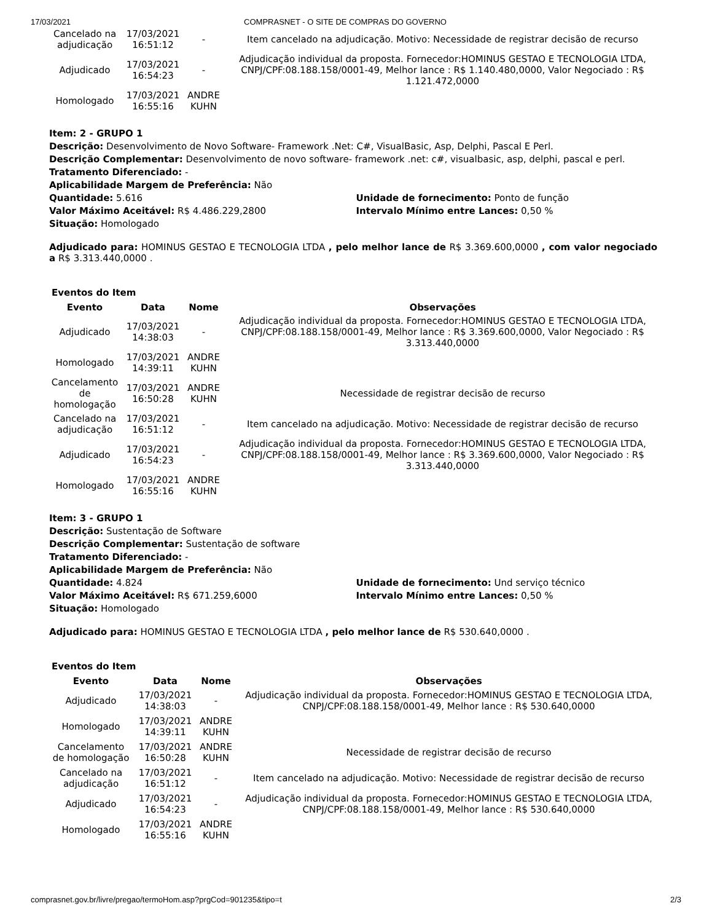17/03/2021 COMPRASNET - O SITE DE COMPRAS DO GOVERNO
| Cancelado na adjudicação | 17/03/2021 16:51:12 | - | Item cancelado na adjudicação. Motivo: Necessidade de registrar decisão de recurso |
| Adjudicado | 17/03/2021 16:54:23 | - | Adjudicação individual da proposta. Fornecedor:HOMINUS GESTAO E TECNOLOGIA LTDA, CNPJ/CPF:08.188.158/0001-49, Melhor lance : R$ 1.140.480,0000, Valor Negociado : R$ 1.121.472,0000 |
| Homologado | 17/03/2021 16:55:16 | ANDRE KUHN | |
Item: 2 - GRUPO 1
Descrição: Desenvolvimento de Novo Software- Framework .Net: C#, VisualBasic, Asp, Delphi, Pascal E Perl.
Descrição Complementar: Desenvolvimento de novo software- framework .net: c#, visualbasic, asp, delphi, pascal e perl.
Tratamento Diferenciado: -
Aplicabilidade Margem de Preferência: Não
Quantidade: 5.616 Unidade de fornecimento: Ponto de função
Valor Máximo Aceitável: R$ 4.486.229,2800 Intervalo Mínimo entre Lances: 0,50 %
Situação: Homologado
Adjudicado para: HOMINUS GESTAO E TECNOLOGIA LTDA , pelo melhor lance de R$ 3.369.600,0000 , com valor negociado a R$ 3.313.440,0000 .
Eventos do Item
| Evento | Data | Nome | Observações |
| --- | --- | --- | --- |
| Adjudicado | 17/03/2021 14:38:03 | - | Adjudicação individual da proposta. Fornecedor:HOMINUS GESTAO E TECNOLOGIA LTDA, CNPJ/CPF:08.188.158/0001-49, Melhor lance : R$ 3.369.600,0000, Valor Negociado : R$ 3.313.440,0000 |
| Homologado | 17/03/2021 14:39:11 | ANDRE KUHN | |
| Cancelamento de homologação | 17/03/2021 16:50:28 | ANDRE KUHN | Necessidade de registrar decisão de recurso |
| Cancelado na adjudicação | 17/03/2021 16:51:12 | - | Item cancelado na adjudicação. Motivo: Necessidade de registrar decisão de recurso |
| Adjudicado | 17/03/2021 16:54:23 | - | Adjudicação individual da proposta. Fornecedor:HOMINUS GESTAO E TECNOLOGIA LTDA, CNPJ/CPF:08.188.158/0001-49, Melhor lance : R$ 3.369.600,0000, Valor Negociado : R$ 3.313.440,0000 |
| Homologado | 17/03/2021 16:55:16 | ANDRE KUHN | |
Item: 3 - GRUPO 1
Descrição: Sustentação de Software
Descrição Complementar: Sustentação de software
Tratamento Diferenciado: -
Aplicabilidade Margem de Preferência: Não
Quantidade: 4.824 Unidade de fornecimento: Und serviço técnico
Valor Máximo Aceitável: R$ 671.259,6000 Intervalo Mínimo entre Lances: 0,50 %
Situação: Homologado
Adjudicado para: HOMINUS GESTAO E TECNOLOGIA LTDA , pelo melhor lance de R$ 530.640,0000 .
Eventos do Item
| Evento | Data | Nome | Observações |
| --- | --- | --- | --- |
| Adjudicado | 17/03/2021 14:38:03 | - | Adjudicação individual da proposta. Fornecedor:HOMINUS GESTAO E TECNOLOGIA LTDA, CNPJ/CPF:08.188.158/0001-49, Melhor lance : R$ 530.640,0000 |
| Homologado | 17/03/2021 14:39:11 | ANDRE KUHN | |
| Cancelamento de homologação | 17/03/2021 16:50:28 | ANDRE KUHN | Necessidade de registrar decisão de recurso |
| Cancelado na adjudicação | 17/03/2021 16:51:12 | - | Item cancelado na adjudicação. Motivo: Necessidade de registrar decisão de recurso |
| Adjudicado | 17/03/2021 16:54:23 | - | Adjudicação individual da proposta. Fornecedor:HOMINUS GESTAO E TECNOLOGIA LTDA, CNPJ/CPF:08.188.158/0001-49, Melhor lance : R$ 530.640,0000 |
| Homologado | 17/03/2021 16:55:16 | ANDRE KUHN | |
comprasnet.gov.br/livre/pregao/termoHom.asp?prgCod=901235&tipo=t 2/3